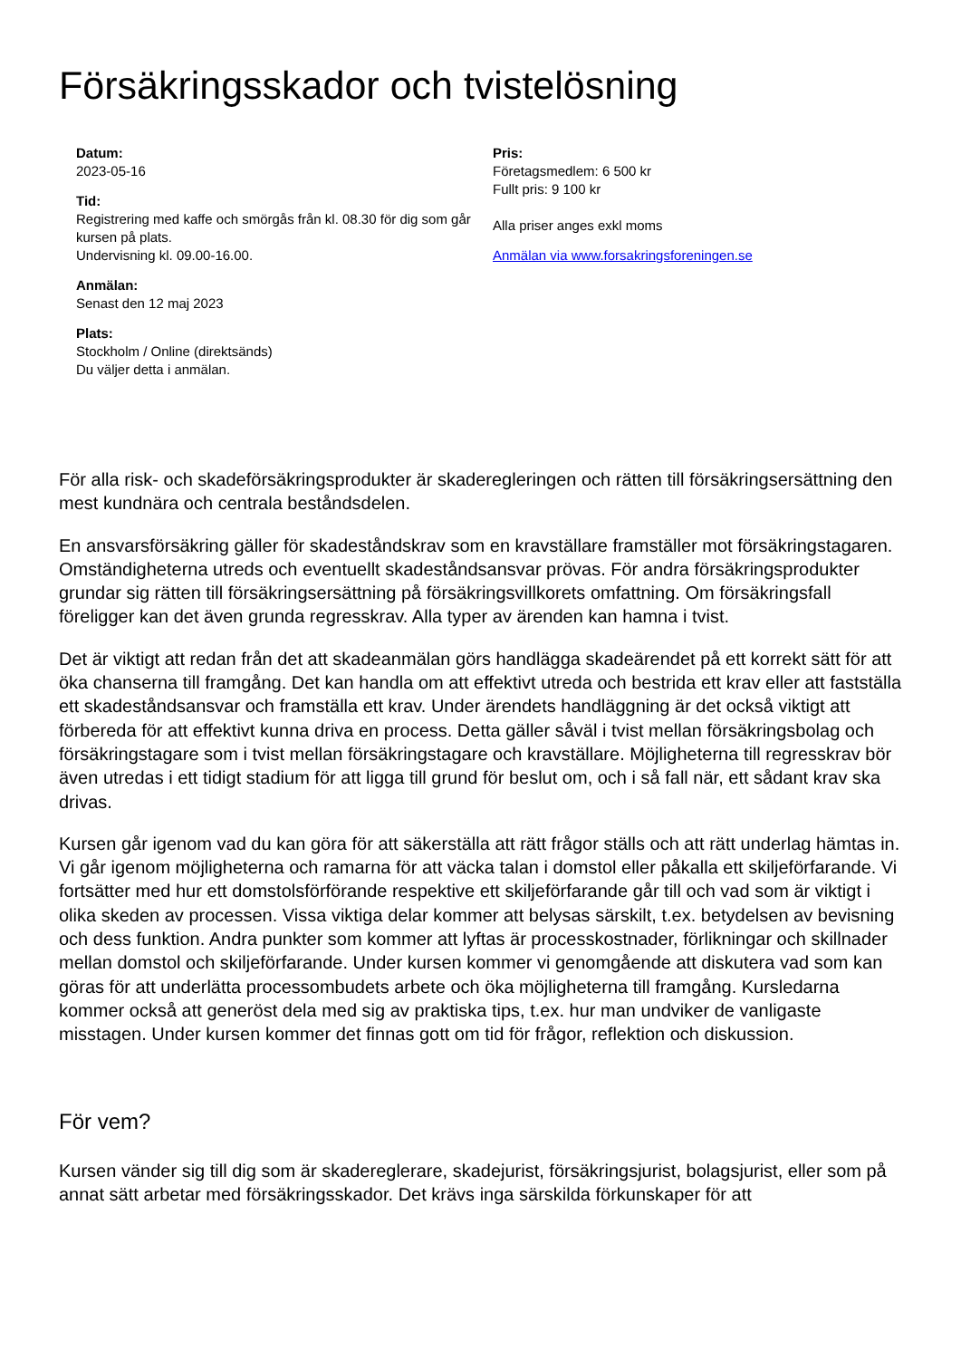Försäkringsskador och tvistelösning
Datum:
2023-05-16
Tid:
Registrering med kaffe och smörgås från kl. 08.30 för dig som går kursen på plats.
Undervisning kl. 09.00-16.00.
Anmälan:
Senast den 12 maj 2023
Plats:
Stockholm / Online (direktsänds)
Du väljer detta i anmälan.
Pris:
Företagsmedlem: 6 500 kr
Fullt pris: 9 100 kr
Alla priser anges exkl moms
Anmälan via www.forsakringsforeningen.se
För alla risk- och skadeförsäkringsprodukter är skaderegleringen och rätten till försäkringsersättning den mest kundnära och centrala beståndsdelen.
En ansvarsförsäkring gäller för skadeståndskrav som en kravställare framställer mot försäkringstagaren. Omständigheterna utreds och eventuellt skadeståndsansvar prövas. För andra försäkringsprodukter grundar sig rätten till försäkringsersättning på försäkringsvillkorets omfattning. Om försäkringsfall föreligger kan det även grunda regresskrav. Alla typer av ärenden kan hamna i tvist.
Det är viktigt att redan från det att skadeanmälan görs handlägga skadeärendet på ett korrekt sätt för att öka chanserna till framgång. Det kan handla om att effektivt utreda och bestrida ett krav eller att fastställa ett skadeståndsansvar och framställa ett krav. Under ärendets handläggning är det också viktigt att förbereda för att effektivt kunna driva en process. Detta gäller såväl i tvist mellan försäkringsbolag och försäkringstagare som i tvist mellan försäkringstagare och kravställare. Möjligheterna till regresskrav bör även utredas i ett tidigt stadium för att ligga till grund för beslut om, och i så fall när, ett sådant krav ska drivas.
Kursen går igenom vad du kan göra för att säkerställa att rätt frågor ställs och att rätt underlag hämtas in. Vi går igenom möjligheterna och ramarna för att väcka talan i domstol eller påkalla ett skiljeförfarande. Vi fortsätter med hur ett domstolsförförande respektive ett skiljeförfarande går till och vad som är viktigt i olika skeden av processen. Vissa viktiga delar kommer att belysas särskilt, t.ex. betydelsen av bevisning och dess funktion. Andra punkter som kommer att lyftas är processkostnader, förlikningar och skillnader mellan domstol och skiljeförfarande. Under kursen kommer vi genomgående att diskutera vad som kan göras för att underlätta processombudets arbete och öka möjligheterna till framgång. Kursledarna kommer också att generöst dela med sig av praktiska tips, t.ex. hur man undviker de vanligaste misstagen. Under kursen kommer det finnas gott om tid för frågor, reflektion och diskussion.
För vem?
Kursen vänder sig till dig som är skadereglerare, skadejurist, försäkringsjurist, bolagsjurist, eller som på annat sätt arbetar med försäkringsskador. Det krävs inga särskilda förkunskaper för att